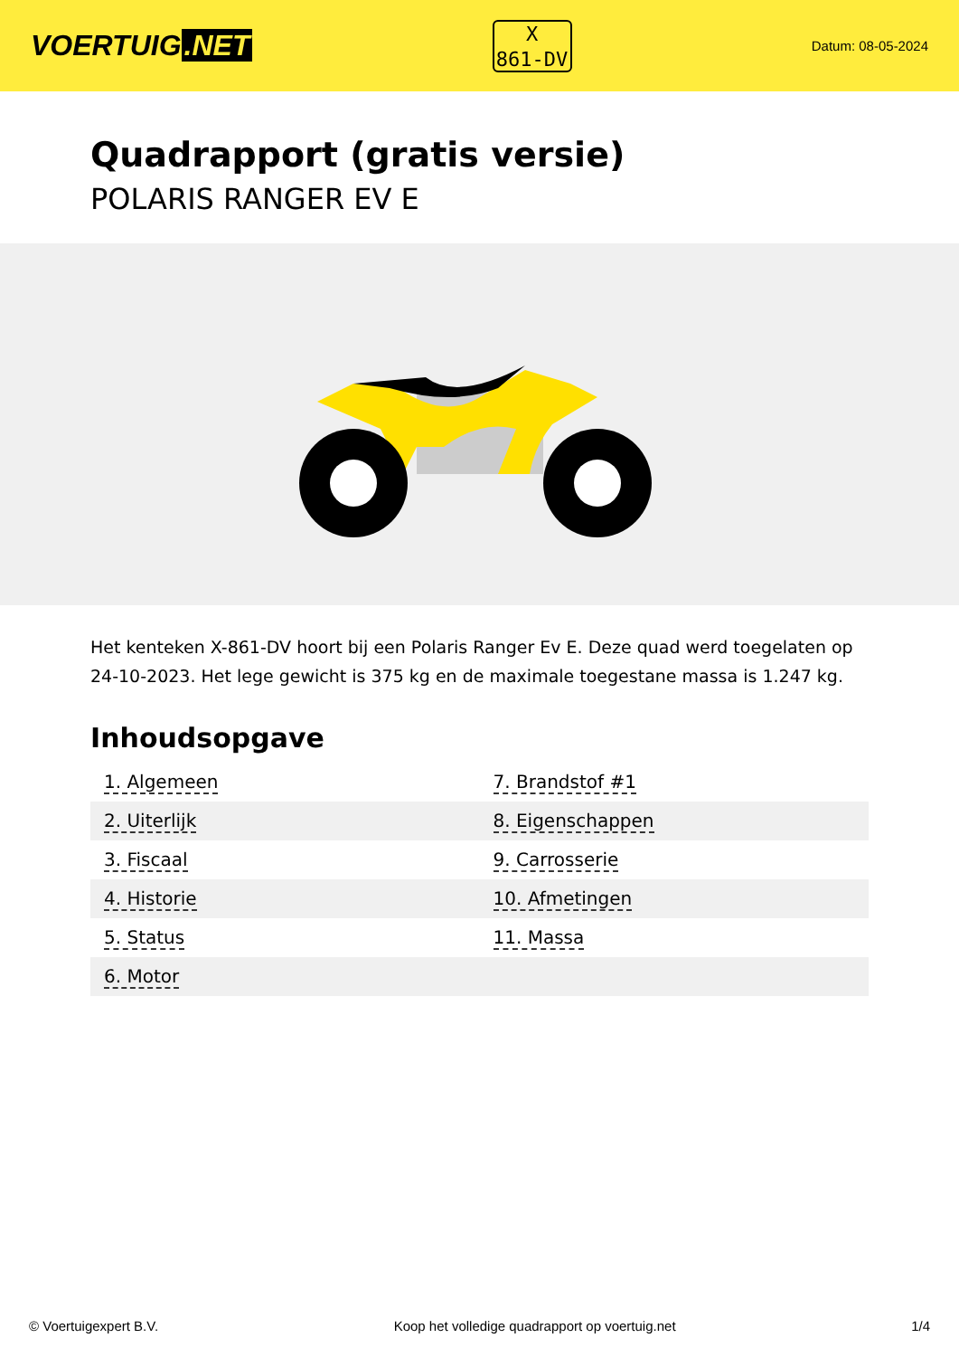VOERTUIG.NET
X
861-DV
Datum: 08-05-2024
Quadrapport (gratis versie)
POLARIS RANGER EV E
Het kenteken X-861-DV hoort bij een Polaris Ranger Ev E. Deze quad werd toegelaten op 24-10-2023. Het lege gewicht is 375 kg en de maximale toegestane massa is 1.247 kg.
Inhoudsopgave
| 1. Algemeen | 7. Brandstof #1 |
| 2. Uiterlijk | 8. Eigenschappen |
| 3. Fiscaal | 9. Carrosserie |
| 4. Historie | 10. Afmetingen |
| 5. Status | 11. Massa |
| 6. Motor | |
© Voertuigexpert B.V. Koop het volledige quadrapport op voertuig.net 1/4